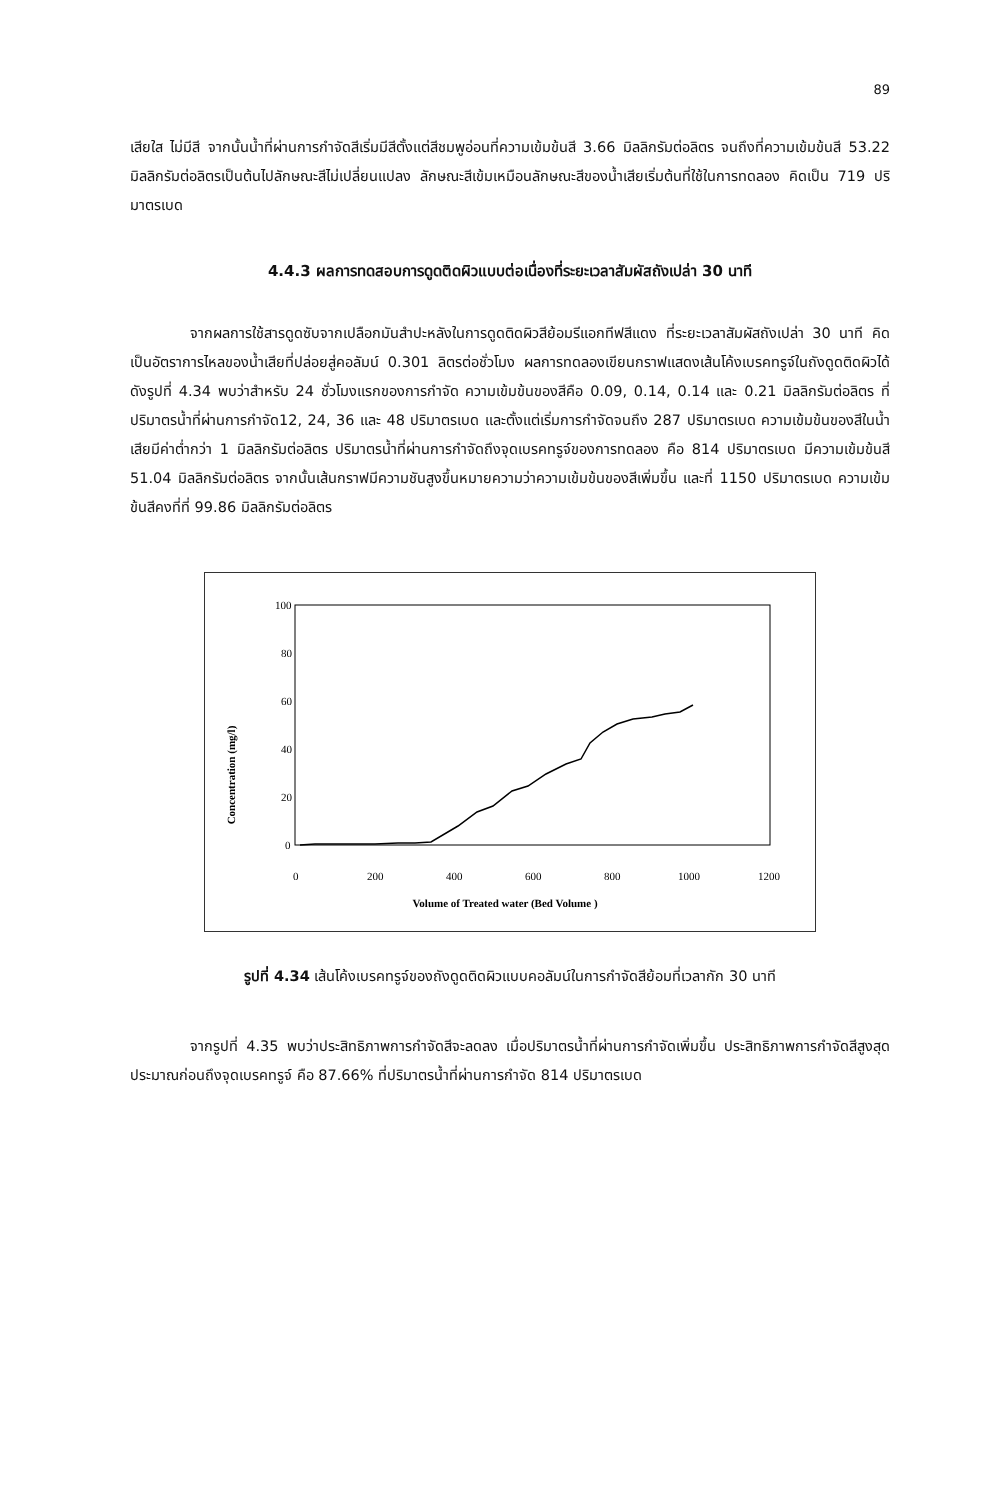89
เสียใส ไม่มีสี จากนั้นน้ำที่ผ่านการกำจัดสีเริ่มมีสีตั้งแต่สีชมพูอ่อนที่ความเข้มข้นสี 3.66 มิลลิกรัมต่อลิตร จนถึงที่ความเข้มข้นสี 53.22 มิลลิกรัมต่อลิตรเป็นต้นไปลักษณะสีไม่เปลี่ยนแปลง ลักษณะสีเข้มเหมือนลักษณะสีของน้ำเสียเริ่มต้นที่ใช้ในการทดลอง คิดเป็น 719 ปริมาตรเบด
4.4.3 ผลการทดสอบการดูดติดผิวแบบต่อเนื่องที่ระยะเวลาสัมผัสถังเปล่า 30 นาที
จากผลการใช้สารดูดซับจากเปลือกมันสำปะหลังในการดูดติดผิวสีย้อมรีแอกทีฟสีแดง ที่ระยะเวลาสัมผัสถังเปล่า 30 นาที คิดเป็นอัตราการไหลของน้ำเสียที่ปล่อยสู่คอลัมน์ 0.301 ลิตรต่อชั่วโมง ผลการทดลองเขียนกราฟแสดงเส้นโค้งเบรคทรูจ์ในถังดูดติดผิวได้ดังรูปที่ 4.34 พบว่าสำหรับ 24 ชั่วโมงแรกของการกำจัด ความเข้มข้นของสีคือ 0.09, 0.14, 0.14 และ 0.21 มิลลิกรัมต่อลิตร ที่ปริมาตรน้ำที่ผ่านการกำจัด12, 24, 36 และ 48 ปริมาตรเบด และตั้งแต่เริ่มการกำจัดจนถึง 287 ปริมาตรเบด ความเข้มข้นของสีในน้ำเสียมีค่าต่ำกว่า 1 มิลลิกรัมต่อลิตร ปริมาตรน้ำที่ผ่านการกำจัดถึงจุดเบรคทรูจ์ของการทดลอง คือ 814 ปริมาตรเบด มีความเข้มข้นสี 51.04 มิลลิกรัมต่อลิตร จากนั้นเส้นกราฟมีความชันสูงขึ้นหมายความว่าความเข้มข้นของสีเพิ่มขึ้น และที่ 1150 ปริมาตรเบด ความเข้มข้นสีคงที่ที่ 99.86 มิลลิกรัมต่อลิตร
Concentration (mg/l)
100
80
60
40
20
0
0
200
400
600
800
1000
1200
Volume of Treated water (Bed Volume )
รูปที่ 4.34 เส้นโค้งเบรคทรูจ์ของถังดูดติดผิวแบบคอลัมน์ในการกำจัดสีย้อมที่เวลากัก 30 นาที
จากรูปที่ 4.35 พบว่าประสิทธิภาพการกำจัดสีจะลดลง เมื่อปริมาตรน้ำที่ผ่านการกำจัดเพิ่มขึ้น ประสิทธิภาพการกำจัดสีสูงสุดประมาณก่อนถึงจุดเบรคทรูจ์ คือ 87.66% ที่ปริมาตรน้ำที่ผ่านการกำจัด 814 ปริมาตรเบด